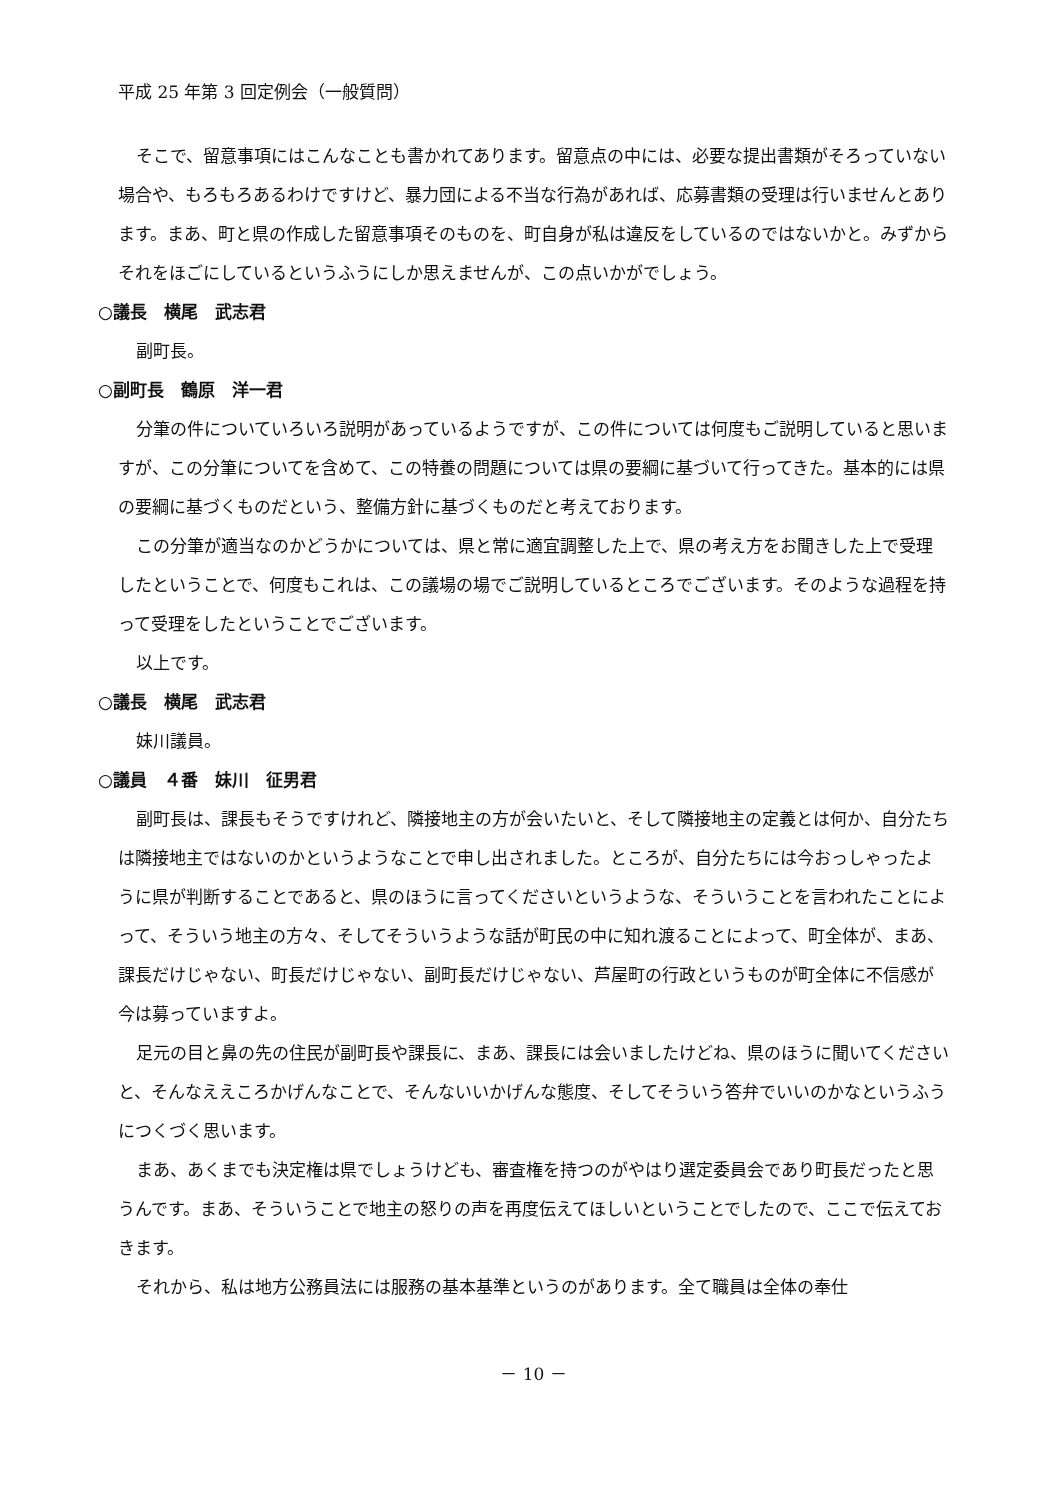平成 25 年第 3 回定例会（一般質問）
そこで、留意事項にはこんなことも書かれてあります。留意点の中には、必要な提出書類がそろっていない場合や、もろもろあるわけですけど、暴力団による不当な行為があれば、応募書類の受理は行いませんとあります。まあ、町と県の作成した留意事項そのものを、町自身が私は違反をしているのではないかと。みずからそれをほごにしているというふうにしか思えませんが、この点いかがでしょう。
○議長　横尾　武志君
副町長。
○副町長　鶴原　洋一君
分筆の件についていろいろ説明があっているようですが、この件については何度もご説明していると思いますが、この分筆についてを含めて、この特養の問題については県の要綱に基づいて行ってきた。基本的には県の要綱に基づくものだという、整備方針に基づくものだと考えております。
この分筆が適当なのかどうかについては、県と常に適宜調整した上で、県の考え方をお聞きした上で受理したということで、何度もこれは、この議場の場でご説明しているところでございます。そのような過程を持って受理をしたということでございます。
以上です。
○議長　横尾　武志君
妹川議員。
○議員　４番　妹川　征男君
副町長は、課長もそうですけれど、隣接地主の方が会いたいと、そして隣接地主の定義とは何か、自分たちは隣接地主ではないのかというようなことで申し出されました。ところが、自分たちには今おっしゃったように県が判断することであると、県のほうに言ってくださいというような、そういうことを言われたことによって、そういう地主の方々、そしてそういうような話が町民の中に知れ渡ることによって、町全体が、まあ、課長だけじゃない、町長だけじゃない、副町長だけじゃない、芦屋町の行政というものが町全体に不信感が今は募っていますよ。
足元の目と鼻の先の住民が副町長や課長に、まあ、課長には会いましたけどね、県のほうに聞いてくださいと、そんなええころかげんなことで、そんないいかげんな態度、そしてそういう答弁でいいのかなというふうにつくづく思います。
まあ、あくまでも決定権は県でしょうけども、審査権を持つのがやはり選定委員会であり町長だったと思うんです。まあ、そういうことで地主の怒りの声を再度伝えてほしいということでしたので、ここで伝えておきます。
それから、私は地方公務員法には服務の基本基準というのがあります。全て職員は全体の奉仕
－ 10 －